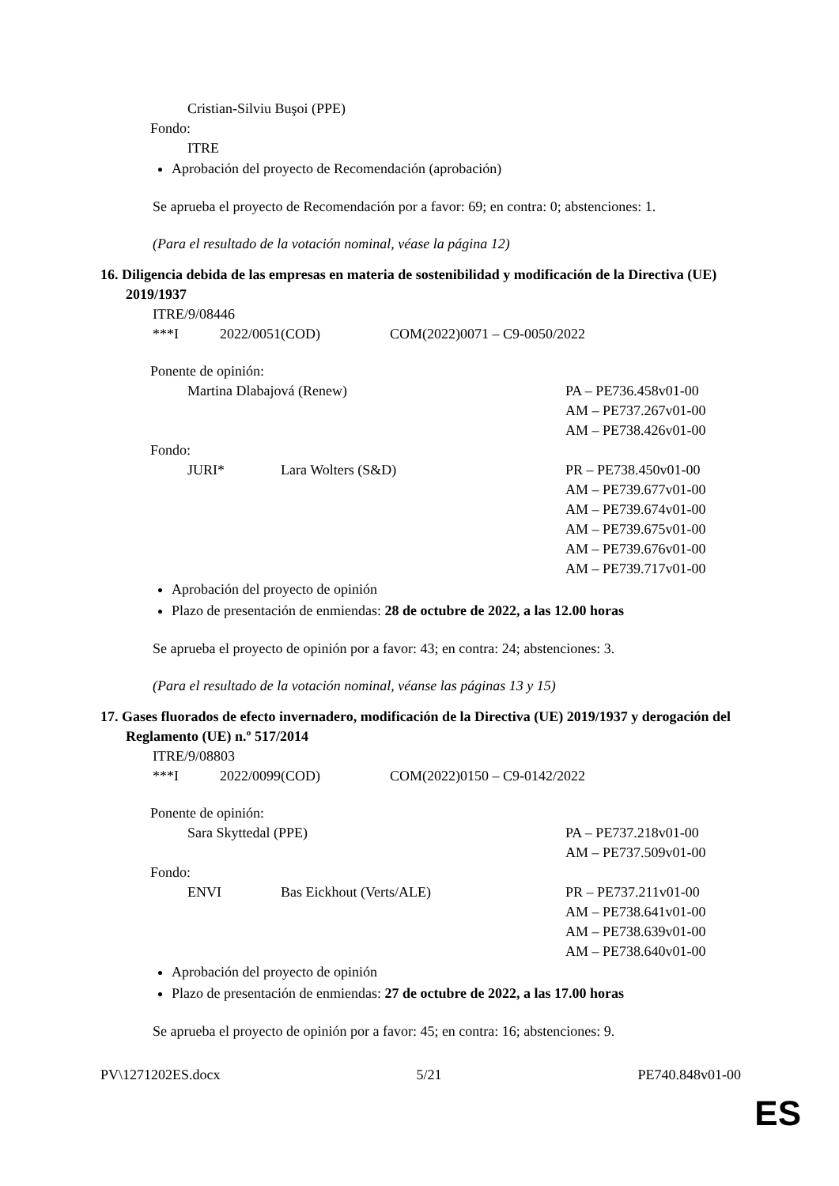Cristian-Silviu Buşoi (PPE)
Fondo:
ITRE
Aprobación del proyecto de Recomendación (aprobación)
Se aprueba el proyecto de Recomendación por a favor: 69; en contra: 0; abstenciones: 1.
(Para el resultado de la votación nominal, véase la página 12)
16. Diligencia debida de las empresas en materia de sostenibilidad y modificación de la Directiva (UE) 2019/1937
ITRE/9/08446
***I 2022/0051(COD) COM(2022)0071 – C9-0050/2022
Ponente de opinión:
Martina Dlabajová (Renew) PA – PE736.458v01-00
AM – PE737.267v01-00
AM – PE738.426v01-00
Fondo:
JURI* Lara Wolters (S&D) PR – PE738.450v01-00
AM – PE739.677v01-00
AM – PE739.674v01-00
AM – PE739.675v01-00
AM – PE739.676v01-00
AM – PE739.717v01-00
Aprobación del proyecto de opinión
Plazo de presentación de enmiendas: 28 de octubre de 2022, a las 12.00 horas
Se aprueba el proyecto de opinión por a favor: 43; en contra: 24; abstenciones: 3.
(Para el resultado de la votación nominal, véanse las páginas 13 y 15)
17. Gases fluorados de efecto invernadero, modificación de la Directiva (UE) 2019/1937 y derogación del Reglamento (UE) n.º 517/2014
ITRE/9/08803
***I 2022/0099(COD) COM(2022)0150 – C9-0142/2022
Ponente de opinión:
Sara Skyttedal (PPE) PA – PE737.218v01-00
AM – PE737.509v01-00
Fondo:
ENVI Bas Eickhout (Verts/ALE) PR – PE737.211v01-00
AM – PE738.641v01-00
AM – PE738.639v01-00
AM – PE738.640v01-00
Aprobación del proyecto de opinión
Plazo de presentación de enmiendas: 27 de octubre de 2022, a las 17.00 horas
Se aprueba el proyecto de opinión por a favor: 45; en contra: 16; abstenciones: 9.
PV\1271202ES.docx 5/21 PE740.848v01-00
ES